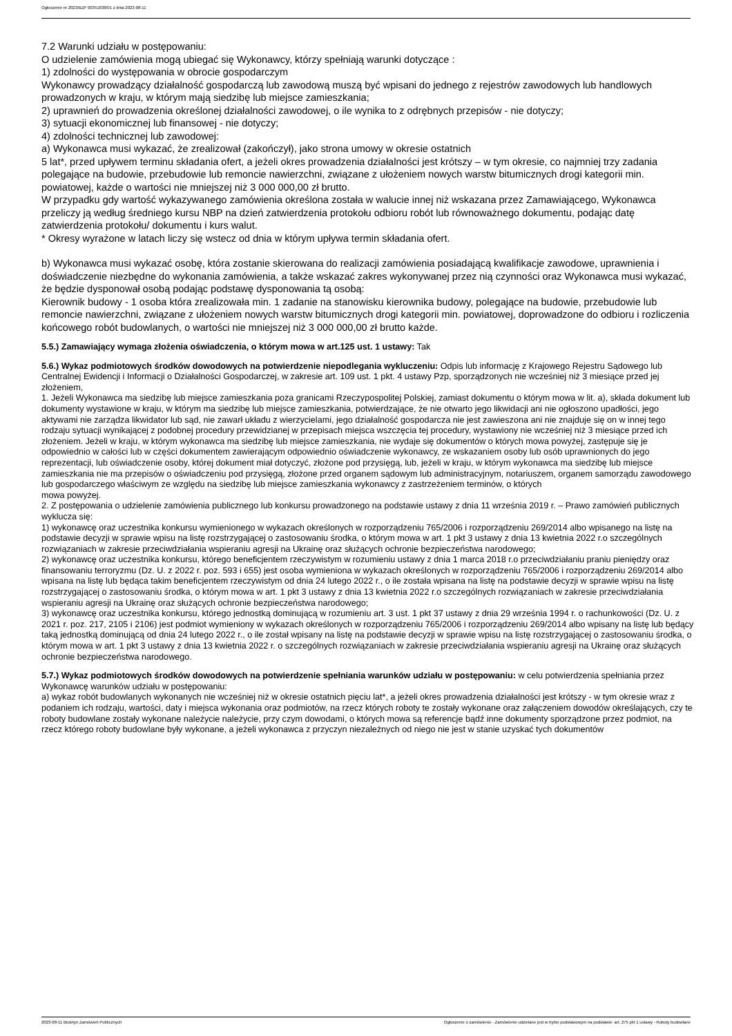Ogłoszenie nr 2023/BZP 00351838/01 z dnia 2023-08-11
7.2 Warunki udziału w postępowaniu:
O udzielenie zamówienia mogą ubiegać się Wykonawcy, którzy spełniają warunki dotyczące :
1) zdolności do występowania w obrocie gospodarczym
Wykonawcy prowadzący działalność gospodarczą lub zawodową muszą być wpisani do jednego z rejestrów zawodowych lub handlowych prowadzonych w kraju, w którym mają siedzibę lub miejsce zamieszkania;
2) uprawnień do prowadzenia określonej działalności zawodowej, o ile wynika to z odrębnych przepisów - nie dotyczy;
3) sytuacji ekonomicznej lub finansowej - nie dotyczy;
4) zdolności technicznej lub zawodowej:
a) Wykonawca musi wykazać, że zrealizował (zakończył), jako strona umowy w okresie ostatnich
5 lat*, przed upływem terminu składania ofert, a jeżeli okres prowadzenia działalności jest krótszy – w tym okresie, co najmniej trzy zadania polegające na budowie, przebudowie lub remoncie nawierzchni, związane z ułożeniem nowych warstw bitumicznych drogi kategorii min. powiatowej, każde o wartości nie mniejszej niż 3 000 000,00 zł brutto.
W przypadku gdy wartość wykazywanego zamówienia określona została w walucie innej niż wskazana przez Zamawiającego, Wykonawca przeliczy ją według średniego kursu NBP na dzień zatwierdzenia protokołu odbioru robót lub równoważnego dokumentu, podając datę zatwierdzenia protokołu/ dokumentu i kurs walut.
* Okresy wyrażone w latach liczy się wstecz od dnia w którym upływa termin składania ofert.
b) Wykonawca musi wykazać osobę, która zostanie skierowana do realizacji zamówienia posiadającą kwalifikacje zawodowe, uprawnienia i doświadczenie niezbędne do wykonania zamówienia, a także wskazać zakres wykonywanej przez nią czynności oraz Wykonawca musi wykazać, że będzie dysponował osobą podając podstawę dysponowania tą osobą:
Kierownik budowy - 1 osoba która zrealizowała min. 1 zadanie na stanowisku kierownika budowy, polegające na budowie, przebudowie lub remoncie nawierzchni, związane z ułożeniem nowych warstw bitumicznych drogi kategorii min. powiatowej, doprowadzone do odbioru i rozliczenia końcowego robót budowlanych, o wartości nie mniejszej niż 3 000 000,00 zł brutto każde.
5.5.) Zamawiający wymaga złożenia oświadczenia, o którym mowa w art.125 ust. 1 ustawy: Tak
5.6.) Wykaz podmiotowych środków dowodowych na potwierdzenie niepodlegania wykluczeniu: Odpis lub informację z Krajowego Rejestru Sądowego lub Centralnej Ewidencji i Informacji o Działalności Gospodarczej, w zakresie art. 109 ust. 1 pkt. 4 ustawy Pzp, sporządzonych nie wcześniej niż 3 miesiące przed jej złożeniem,
1. Jeżeli Wykonawca ma siedzibę lub miejsce zamieszkania poza granicami Rzeczypospolitej Polskiej, zamiast dokumentu o którym mowa w lit. a), składa dokument lub dokumenty wystawione w kraju, w którym ma siedzibę lub miejsce zamieszkania, potwierdzające, że nie otwarto jego likwidacji ani nie ogłoszono upadłości, jego aktywami nie zarządza likwidator lub sąd, nie zawarł układu z wierzycielami, jego działalność gospodarcza nie jest zawieszona ani nie znajduje się on w innej tego rodzaju sytuacji wynikającej z podobnej procedury przewidzianej w przepisach miejsca wszczęcia tej procedury, wystawiony nie wcześniej niż 3 miesiące przed ich złożeniem. Jeżeli w kraju, w którym wykonawca ma siedzibę lub miejsce zamieszkania, nie wydaje się dokumentów o których mowa powyżej, zastępuje się je odpowiednio w całości lub w części dokumentem zawierającym odpowiednio oświadczenie wykonawcy, ze wskazaniem osoby lub osób uprawnionych do jego reprezentacji, lub oświadczenie osoby, której dokument miał dotyczyć, złożone pod przysięgą, lub, jeżeli w kraju, w którym wykonawca ma siedzibę lub miejsce zamieszkania nie ma przepisów o oświadczeniu pod przysięgą, złożone przed organem sądowym lub administracyjnym, notariuszem, organem samorządu zawodowego lub gospodarczego właściwym ze względu na siedzibę lub miejsce zamieszkania wykonawcy z zastrzeżeniem terminów, o których
mowa powyżej.
2. Z postępowania o udzielenie zamówienia publicznego lub konkursu prowadzonego na podstawie ustawy z dnia 11 września 2019 r. – Prawo zamówień publicznych wyklucza się:
1) wykonawcę oraz uczestnika konkursu wymienionego w wykazach określonych w rozporządzeniu 765/2006 i rozporządzeniu 269/2014 albo wpisanego na listę na podstawie decyzji w sprawie wpisu na listę rozstrzygającej o zastosowaniu środka, o którym mowa w art. 1 pkt 3 ustawy z dnia 13 kwietnia 2022 r.o szczególnych rozwiązaniach w zakresie przeciwdziałania wspieraniu agresji na Ukrainę oraz służących ochronie bezpieczeństwa narodowego;
2) wykonawcę oraz uczestnika konkursu, którego beneficjentem rzeczywistym w rozumieniu ustawy z dnia 1 marca 2018 r.o przeciwdziałaniu praniu pieniędzy oraz finansowaniu terroryzmu (Dz. U. z 2022 r. poz. 593 i 655) jest osoba wymieniona w wykazach określonych w rozporządzeniu 765/2006 i rozporządzeniu 269/2014 albo wpisana na listę lub będąca takim beneficjentem rzeczywistym od dnia 24 lutego 2022 r., o ile została wpisana na listę na podstawie decyzji w sprawie wpisu na listę rozstrzygającej o zastosowaniu środka, o którym mowa w art. 1 pkt 3 ustawy z dnia 13 kwietnia 2022 r.o szczególnych rozwiązaniach w zakresie przeciwdziałania wspieraniu agresji na Ukrainę oraz służących ochronie bezpieczeństwa narodowego;
3) wykonawcę oraz uczestnika konkursu, którego jednostką dominującą w rozumieniu art. 3 ust. 1 pkt 37 ustawy z dnia 29 września 1994 r. o rachunkowości (Dz. U. z 2021 r. poz. 217, 2105 i 2106) jest podmiot wymieniony w wykazach określonych w rozporządzeniu 765/2006 i rozporządzeniu 269/2014 albo wpisany na listę lub będący taką jednostką dominującą od dnia 24 lutego 2022 r., o ile został wpisany na listę na podstawie decyzji w sprawie wpisu na listę rozstrzygającej o zastosowaniu środka, o którym mowa w art. 1 pkt 3 ustawy z dnia 13 kwietnia 2022 r. o szczególnych rozwiązaniach w zakresie przeciwdziałania wspieraniu agresji na Ukrainę oraz służących ochronie bezpieczeństwa narodowego.
5.7.) Wykaz podmiotowych środków dowodowych na potwierdzenie spełniania warunków udziału w postępowaniu: w celu potwierdzenia spełniania przez Wykonawcę warunków udziału w postępowaniu:
a) wykaz robót budowlanych wykonanych nie wcześniej niż w okresie ostatnich pięciu lat*, a jeżeli okres prowadzenia działalności jest krótszy - w tym okresie wraz z podaniem ich rodzaju, wartości, daty i miejsca wykonania oraz podmiotów, na rzecz których roboty te zostały wykonane oraz załączeniem dowodów określających, czy te roboty budowlane zostały wykonane należycie należycie, przy czym dowodami, o których mowa są referencje bądź inne dokumenty sporządzone przez podmiot, na rzecz którego roboty budowlane były wykonane, a jeżeli wykonawca z przyczyn niezależnych od niego nie jest w stanie uzyskać tych dokumentów
2023-08-11 Biuletyn Zamówień Publicznych Ogłoszenie o zamówieniu - Zamówienie udzielane jest w trybie podstawowym na podstawie: art. 275 pkt 1 ustawy - Roboty budowlane